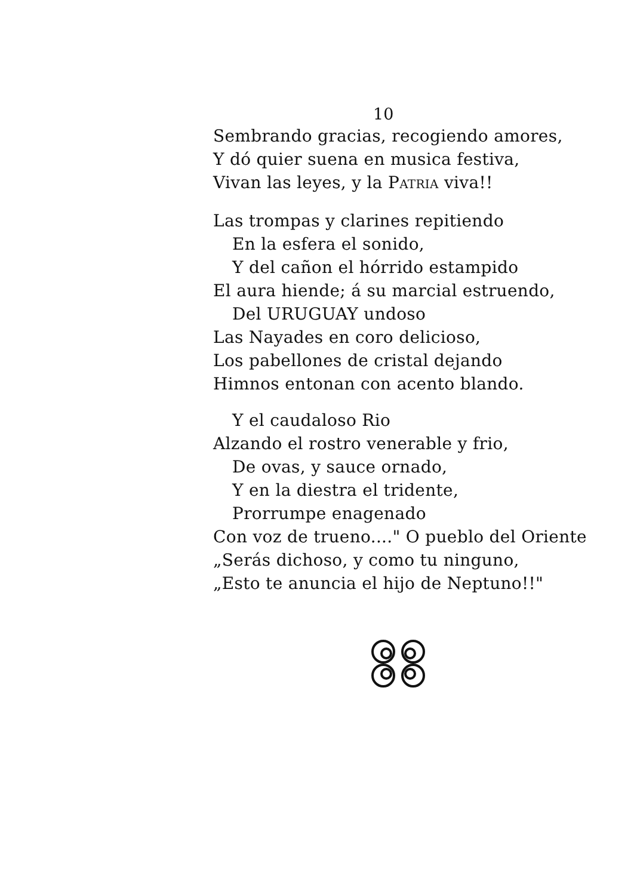10
Sembrando gracias, recogiendo amores,
Y dó quier suena en musica festiva,
Vivan las leyes, y la PATRIA viva!!
Las trompas y clarines repitiendo
En la esfera el sonido,
Y del cañon el hórrido estampido
El aura hiende; á su marcial estruendo,
Del URUGUAY undoso
Las Nayades en coro delicioso,
Los pabellones de cristal dejando
Himnos entonan con acento blando.
Y el caudaloso Rio
Alzando el rostro venerable y frio,
De ovas, y sauce ornado,
Y en la diestra el tridente,
Prorrumpe enagenado
Con voz de trueno...." O pueblo del Oriente
„Serás dichoso, y como tu ninguno,
„Esto te anuncia el hijo de Neptuno!!"